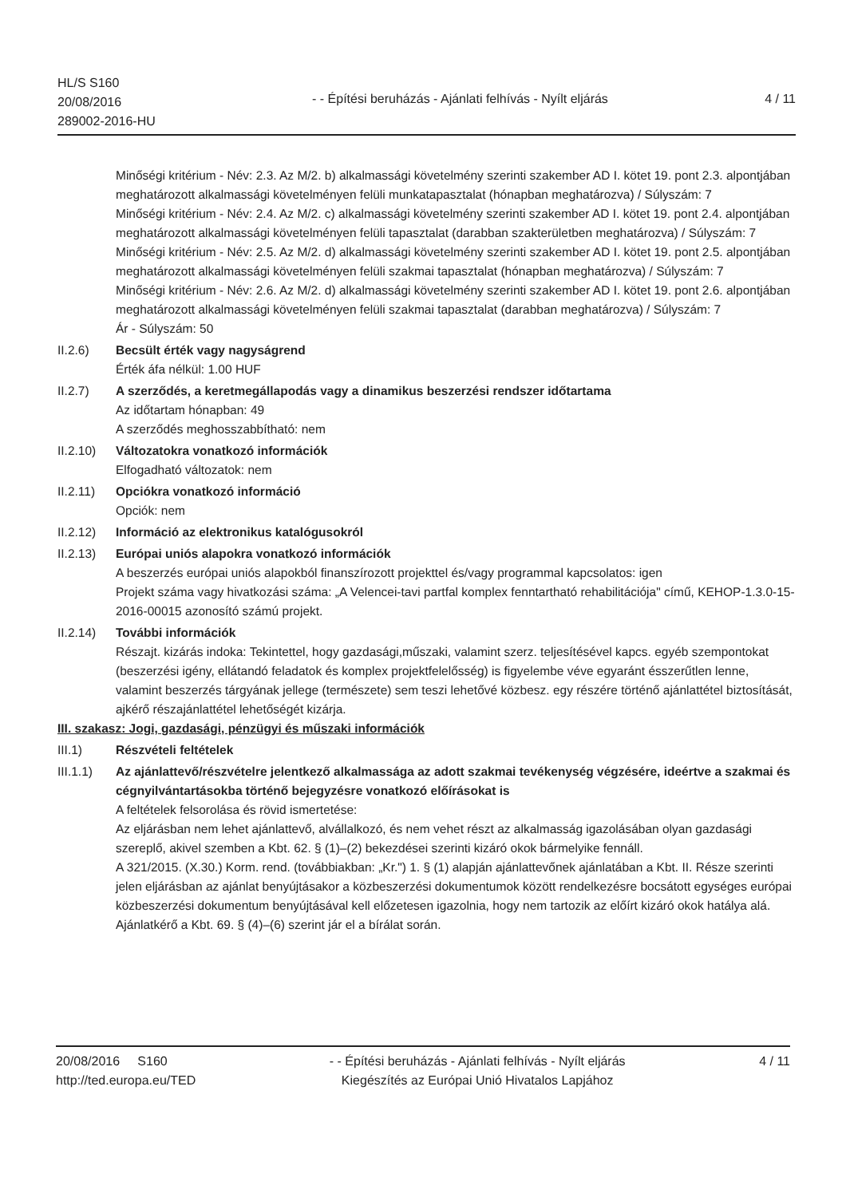HL/S S160
20/08/2016
289002-2016-HU
- - Építési beruházás - Ajánlati felhívás - Nyílt eljárás
4 / 11
Minőségi kritérium - Név: 2.3. Az M/2. b) alkalmassági követelmény szerinti szakember AD I. kötet 19. pont 2.3. alpontjában meghatározott alkalmassági követelményen felüli munkatapasztalat (hónapban meghatározva) / Súlyszám: 7
Minőségi kritérium - Név: 2.4. Az M/2. c) alkalmassági követelmény szerinti szakember AD I. kötet 19. pont 2.4. alpontjában meghatározott alkalmassági követelményen felüli tapasztalat (darabban szakterületben meghatározva) / Súlyszám: 7
Minőségi kritérium - Név: 2.5. Az M/2. d) alkalmassági követelmény szerinti szakember AD I. kötet 19. pont 2.5. alpontjában meghatározott alkalmassági követelményen felüli szakmai tapasztalat (hónapban meghatározva) / Súlyszám: 7
Minőségi kritérium - Név: 2.6. Az M/2. d) alkalmassági követelmény szerinti szakember AD I. kötet 19. pont 2.6. alpontjában meghatározott alkalmassági követelményen felüli szakmai tapasztalat (darabban meghatározva) / Súlyszám: 7
Ár - Súlyszám: 50
II.2.6) Becsült érték vagy nagyságrend
Érték áfa nélkül: 1.00 HUF
II.2.7) A szerződés, a keretmegállapodás vagy a dinamikus beszerzési rendszer időtartama
Az időtartam hónapban: 49
A szerződés meghosszabbítható: nem
II.2.10)
Változatokra vonatkozó információk
Elfogadható változatok: nem
II.2.11)
Opciókra vonatkozó információ
Opciók: nem
II.2.12)
Információ az elektronikus katalógusokról
II.2.13)
Európai uniós alapokra vonatkozó információk
A beszerzés európai uniós alapokból finanszírozott projekttel és/vagy programmal kapcsolatos: igen
Projekt száma vagy hivatkozási száma: „A Velencei-tavi partfal komplex fenntartható rehabilitációja" című, KEHOP-1.3.0-15-2016-00015 azonosító számú projekt.
II.2.14)
További információk
Részajt. kizárás indoka: Tekintettel, hogy gazdasági,műszaki, valamint szerz. teljesítésével kapcs. egyéb szempontokat (beszerzési igény, ellátandó feladatok és komplex projektfelelősség) is figyelembe véve egyaránt ésszerűtlen lenne, valamint beszerzés tárgyának jellege (természete) sem teszi lehetővé közbesz. egy részére történő ajánlattétel biztosítását, ajkérő részajánlattétel lehetőségét kizárja.
III. szakasz: Jogi, gazdasági, pénzügyi és műszaki információk
III.1) Részvételi feltételek
III.1.1)
Az ajánlattevő/részvételre jelentkező alkalmassága az adott szakmai tevékenység végzésére, ideértve a szakmai és cégnyilvántartásokba történő bejegyzésre vonatkozó előírásokat is
A feltételek felsorolása és rövid ismertetése:
Az eljárásban nem lehet ajánlattevő, alvállalkozó, és nem vehet részt az alkalmasság igazolásában olyan gazdasági szereplő, akivel szemben a Kbt. 62. § (1)–(2) bekezdései szerinti kizáró okok bármelyike fennáll.
A 321/2015. (X.30.) Korm. rend. (továbbiakban: „Kr.") 1. § (1) alapján ajánlattevőnek ajánlatában a Kbt. II. Része szerinti jelen eljárásban az ajánlat benyújtásakor a közbeszerzési dokumentumok között rendelkezésre bocsátott egységes európai közbeszerzési dokumentum benyújtásával kell előzetesen igazolnia, hogy nem tartozik az előírt kizáró okok hatálya alá.
Ajánlatkérő a Kbt. 69. § (4)–(6) szerint jár el a bírálat során.
20/08/2016 S160
http://ted.europa.eu/TED
- - Építési beruházás - Ajánlati felhívás - Nyílt eljárás
Kiegészítés az Európai Unió Hivatalos Lapjához
4 / 11